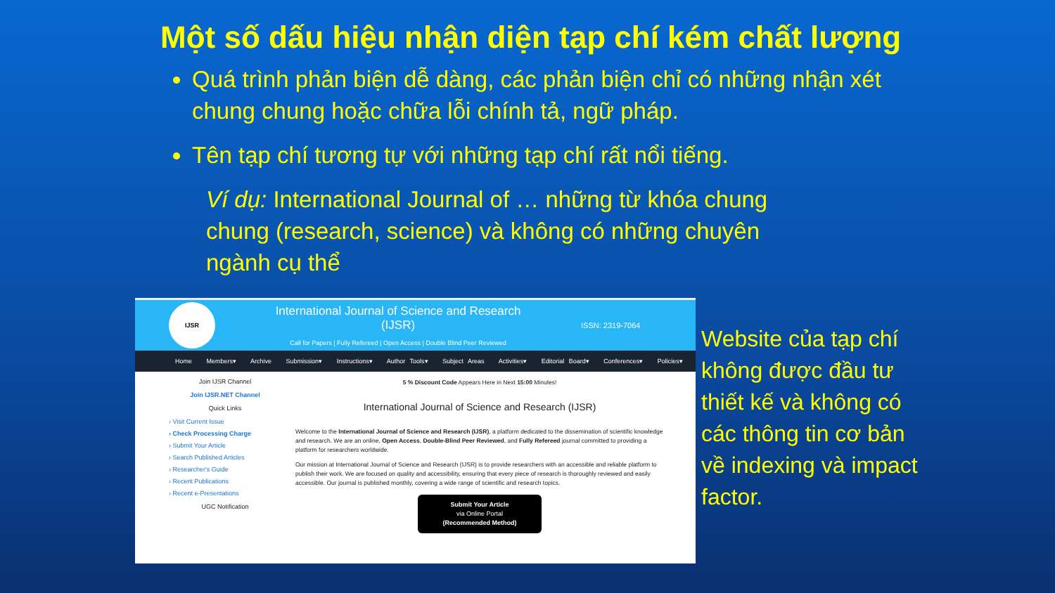Một số dấu hiệu nhận diện tạp chí kém chất lượng
Quá trình phản biện dễ dàng, các phản biện chỉ có những nhận xét chung chung hoặc chữa lỗi chính tả, ngữ pháp.
Tên tạp chí tương tự với những tạp chí rất nổi tiếng.
Ví dụ: International Journal of … những từ khóa chung chung (research, science) và không có những chuyên ngành cụ thể
IJSR
International Journal of Science and Research (IJSR)
Call for Papers | Fully Refereed | Open Access | Double Blind Peer Reviewed
ISSN: 2319-7064
Home Members▾ Archive Submission▾ Instructions▾ Author Tools▾ Subject Areas Activities▾ Editorial Board▾ Conferences▾ Policies▾
Join IJSR Channel
Join IJSR.NET Channel
Quick Links
› Visit Current Issue
› Check Processing Charge
› Submit Your Article
› Search Published Articles
› Researcher's Guide
› Recent Publications
› Recent e-Presentations
UGC Notification
5 % Discount Code Appears Here in Next 15:00 Minutes!
International Journal of Science and Research (IJSR)
Welcome to the International Journal of Science and Research (IJSR), a platform dedicated to the dissemination of scientific knowledge and research. We are an online, Open Access, Double-Blind Peer Reviewed, and Fully Refereed journal committed to providing a platform for researchers worldwide.
Our mission at International Journal of Science and Research (IJSR) is to provide researchers with an accessible and reliable platform to publish their work. We are focused on quality and accessibility, ensuring that every piece of research is thoroughly reviewed and easily accessible. Our journal is published monthly, covering a wide range of scientific and research topics.
Submit Your Article
via Online Portal
(Recommended Method)
Website của tạp chí không được đầu tư thiết kế và không có các thông tin cơ bản về indexing và impact factor.